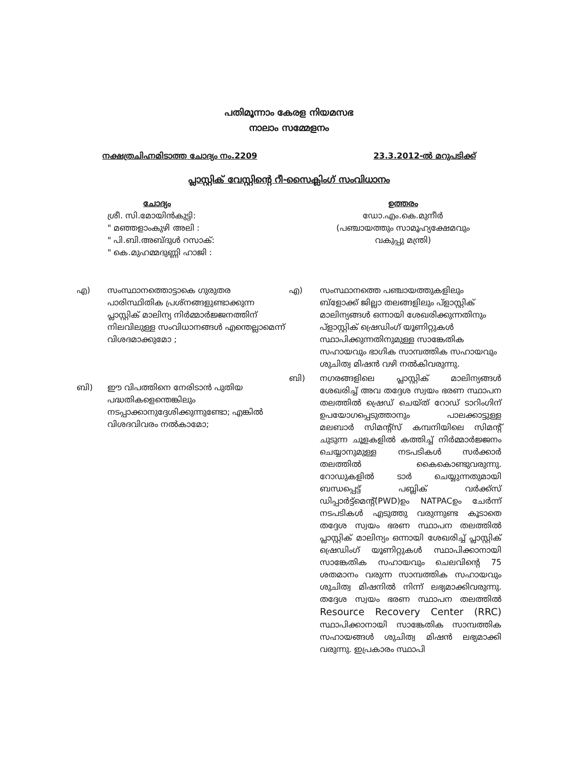പതിമൂന്നാം കേരള നിയമസഭ
നാലാം സമ്മേളനം
നക്ഷത്രചിഹ്നമിടാത്ത ചോദ്യം നം.2209 23.3.2012-ൽ മറുപടിക്ക്
പ്ലാസ്റ്റിക് വേസ്റ്റിന്റെ റീ-സൈക്ലിംഗ് സംവിധാനം
ചോദ്യം
ശ്രീ. സി.മോയിൻകുട്ടി:
" മഞ്ഞളാംകുഴി അലി :
" പി.ബി.അബ്ദുൾ റസാക്:
" കെ.മുഹമ്മദുണ്ണി ഹാജി :
ഉത്തരം
ഡോ.എം.കെ.മുനീർ
(പഞ്ചായത്തും സാമൂഹ്യക്ഷേമവും
വകുപ്പു മന്ത്രി)
എ) സംസ്ഥാനത്തൊട്ടാകെ ഗുരുതര പാരിസ്ഥിതിക പ്രശ്നങ്ങളുണ്ടാക്കുന്ന പ്ലാസ്റ്റിക് മാലിന്യ നിർമ്മാർജ്ജനത്തിന് നിലവിലുള്ള സംവിധാനങ്ങൾ എന്തെല്ലാമെന്ന് വിശദമാക്കുമോ ;
ബി) ഈ വിപത്തിനെ നേരിടാൻ പുതിയ പദ്ധതികളെന്തെങ്കിലും നടപ്പാക്കാനുദ്ദേശിക്കുന്നുണ്ടോ; എങ്കിൽ വിശദവിവരം നൽകാമോ;
എ) സംസ്ഥാനത്തെ പഞ്ചായത്തുകളിലും ബ്ളോക്ക് ജില്ലാ തലങ്ങളിലും പ്ളാസ്റ്റിക് മാലിന്യങ്ങൾ ഒന്നായി ശേഖരിക്കുന്നതിനും പ്ളാസ്റ്റിക് ഷ്രെഡിംഗ് യൂണിറ്റുകൾ സ്ഥാപിക്കുന്നതിനുമുള്ള സാങ്കേതിക സഹായവും ഭാഗിക സാമ്പത്തിക സഹായവും ശുചിത്വ മിഷൻ വഴി നൽകിവരുന്നു.
ബി) നഗരങ്ങളിലെ പ്ലാസ്റ്റിക് മാലിന്യങ്ങൾ ശേഖരിച്ച് അവ തദ്ദേശ സ്വയം ഭരണ സ്ഥാപന തലത്തിൽ ഷ്രെഡ് ചെയ്ത് റോഡ് ടാറിംഗിന് ഉപയോഗപ്പെടുത്താനും പാലക്കാട്ടുള്ള മലബാർ സിമന്റ്സ് കമ്പനിയിലെ സിമന്റ് ചുടുന്ന ചൂളകളിൽ കത്തിച്ച് നിർമ്മാർജ്ജനം ചെയ്യാനുമുള്ള നടപടികൾ സർക്കാർ തലത്തിൽ കൈകൊണ്ടുവരുന്നു. റോഡുകളിൽ ടാർ ചെയ്യുന്നതുമായി ബന്ധപ്പെട്ട് പബ്ലിക് വർക്ക്സ് ഡിപ്പാർട്ട്മെന്റ്(PWD)ഉം NATPACഉം ചേർന്ന് നടപടികൾ എടുത്തു വരുന്നുണ്ട കൂടാതെ തദ്ദേശ സ്വയം ഭരണ സ്ഥാപന തലത്തിൽ പ്ലാസ്റ്റിക് മാലിന്യം ഒന്നായി ശേഖരിച്ച് പ്ലാസ്റ്റിക് ഷ്രെഡിംഗ് യൂണിറ്റുകൾ സ്ഥാപിക്കാനായി സാങ്കേതിക സഹായവും ചെലവിന്റെ 75 ശതമാനം വരുന്ന സാമ്പത്തിക സഹായവും ശുചിത്വ മിഷനിൽ നിന്ന് ലഭ്യമാക്കിവരുന്നു. തദ്ദേശ സ്വയം ഭരണ സ്ഥാപന തലത്തിൽ Resource Recovery Center (RRC) സ്ഥാപിക്കാനായി സാങ്കേതിക സാമ്പത്തിക സഹായങ്ങൾ ശുചിത്വ മിഷൻ ലഭ്യമാക്കി വരുന്നു. ഇപ്രകാരം സ്ഥാപി